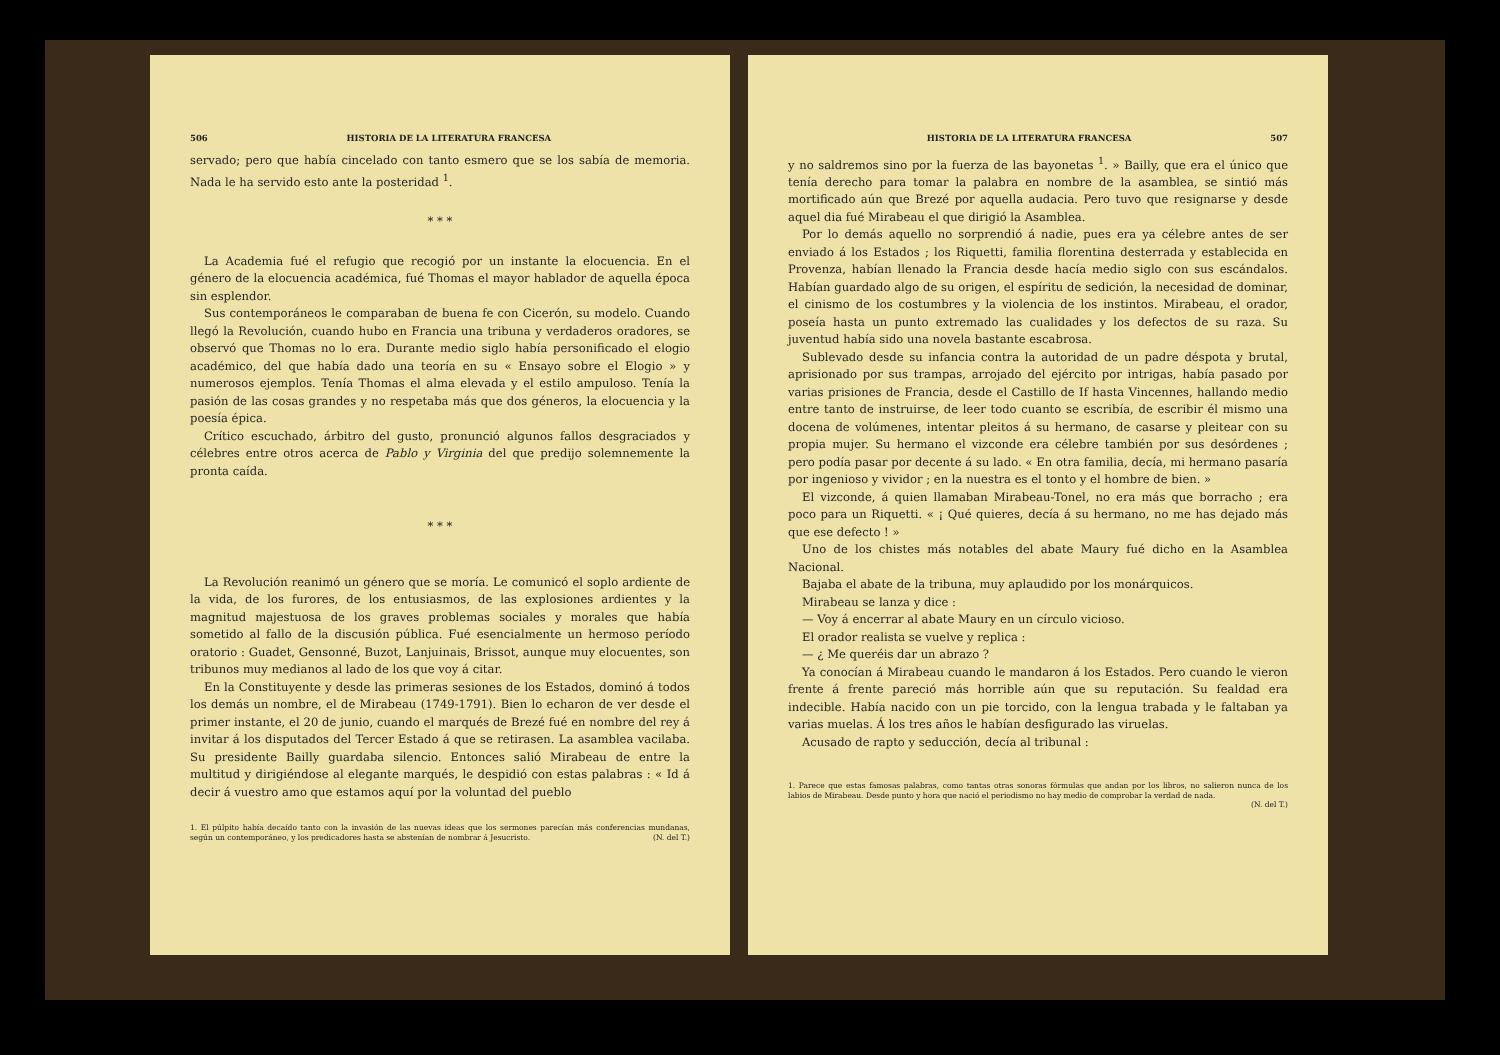506 HISTORIA DE LA LITERATURA FRANCESA
servado; pero que había cincelado con tanto esmero que se los sabía de memoria. Nada le ha servido esto ante la posteridad <sup>1</sup>.
* * *
La Academia fué el refugio que recogió por un instante la elocuencia. En el género de la elocuencia académica, fué Thomas el mayor hablador de aquella época sin esplendor.
Sus contemporáneos le comparaban de buena fe con Cicerón, su modelo. Cuando llegó la Revolución, cuando hubo en Francia una tribuna y verdaderos oradores, se observó que Thomas no lo era. Durante medio siglo había personificado el elogio académico, del que había dado una teoría en su « Ensayo sobre el Elogio » y numerosos ejemplos. Tenía Thomas el alma elevada y el estilo ampuloso. Tenía la pasión de las cosas grandes y no respetaba más que dos géneros, la elocuencia y la poesía épica.
Crítico escuchado, árbitro del gusto, pronunció algunos fallos desgraciados y célebres entre otros acerca de Pablo y Virginia del que predijo solemnemente la pronta caída.
* * *
La Revolución reanimó un género que se moría. Le comunicó el soplo ardiente de la vida, de los furores, de los entusiasmos, de las explosiones ardientes y la magnitud majestuosa de los graves problemas sociales y morales que había sometido al fallo de la discusión pública. Fué esencialmente un hermoso período oratorio : Guadet, Gensonné, Buzot, Lanjuinais, Brissot, aunque muy elocuentes, son tribunos muy medianos al lado de los que voy á citar.
En la Constituyente y desde las primeras sesiones de los Estados, dominó á todos los demás un nombre, el de Mirabeau (1749-1791). Bien lo echaron de ver desde el primer instante, el 20 de junio, cuando el marqués de Brezé fué en nombre del rey á invitar á los disputados del Tercer Estado á que se retirasen. La asamblea vacilaba. Su presidente Bailly guardaba silencio. Entonces salió Mirabeau de entre la multitud y dirigiéndose al elegante marqués, le despidió con estas palabras : « Id á decir á vuestro amo que estamos aquí por la voluntad del pueblo
1. El púlpito había decaído tanto con la invasión de las nuevas ideas que los sermones parecían más conferencias mundanas, según un contemporáneo, y los predicadores hasta se abstenían de nombrar á Jesucristo. (N. del T.)
HISTORIA DE LA LITERATURA FRANCESA 507
y no saldremos sino por la fuerza de las bayonetas <sup>1</sup>. » Bailly, que era el único que tenía derecho para tomar la palabra en nombre de la asamblea, se sintió más mortificado aún que Brezé por aquella audacia. Pero tuvo que resignarse y desde aquel dia fué Mirabeau el que dirigió la Asamblea.
Por lo demás aquello no sorprendió á nadie, pues era ya célebre antes de ser enviado á los Estados ; los Riquetti, familia florentina desterrada y establecida en Provenza, habían llenado la Francia desde hacía medio siglo con sus escándalos. Habían guardado algo de su origen, el espíritu de sedición, la necesidad de dominar, el cinismo de los costumbres y la violencia de los instintos. Mirabeau, el orador, poseía hasta un punto extremado las cualidades y los defectos de su raza. Su juventud había sido una novela bastante escabrosa.
Sublevado desde su infancia contra la autoridad de un padre déspota y brutal, aprisionado por sus trampas, arrojado del ejército por intrigas, había pasado por varias prisiones de Francia, desde el Castillo de If hasta Vincennes, hallando medio entre tanto de instruirse, de leer todo cuanto se escribía, de escribir él mismo una docena de volúmenes, intentar pleitos á su hermano, de casarse y pleitear con su propia mujer. Su hermano el vizconde era célebre también por sus desórdenes ; pero podía pasar por decente á su lado. « En otra familia, decía, mi hermano pasaría por ingenioso y vividor ; en la nuestra es el tonto y el hombre de bien. »
El vizconde, á quien llamaban Mirabeau-Tonel, no era más que borracho ; era poco para un Riquetti. « ¡ Qué quieres, decía á su hermano, no me has dejado más que ese defecto ! »
Uno de los chistes más notables del abate Maury fué dicho en la Asamblea Nacional.
Bajaba el abate de la tribuna, muy aplaudido por los monárquicos.
Mirabeau se lanza y dice :
— Voy á encerrar al abate Maury en un círculo vicioso.
El orador realista se vuelve y replica :
— ¿ Me queréis dar un abrazo ?
Ya conocían á Mirabeau cuando le mandaron á los Estados. Pero cuando le vieron frente á frente pareció más horrible aún que su reputación. Su fealdad era indecible. Había nacido con un pie torcido, con la lengua trabada y le faltaban ya varias muelas. Á los tres años le habían desfigurado las viruelas.
Acusado de rapto y seducción, decía al tribunal :
1. Parece que estas famosas palabras, como tantas otras sonoras fórmulas que andan por los libros, no salieron nunca de los labios de Mirabeau. Desde punto y hora que nació el periodismo no hay medio de comprobar la verdad de nada.
(N. del T.)